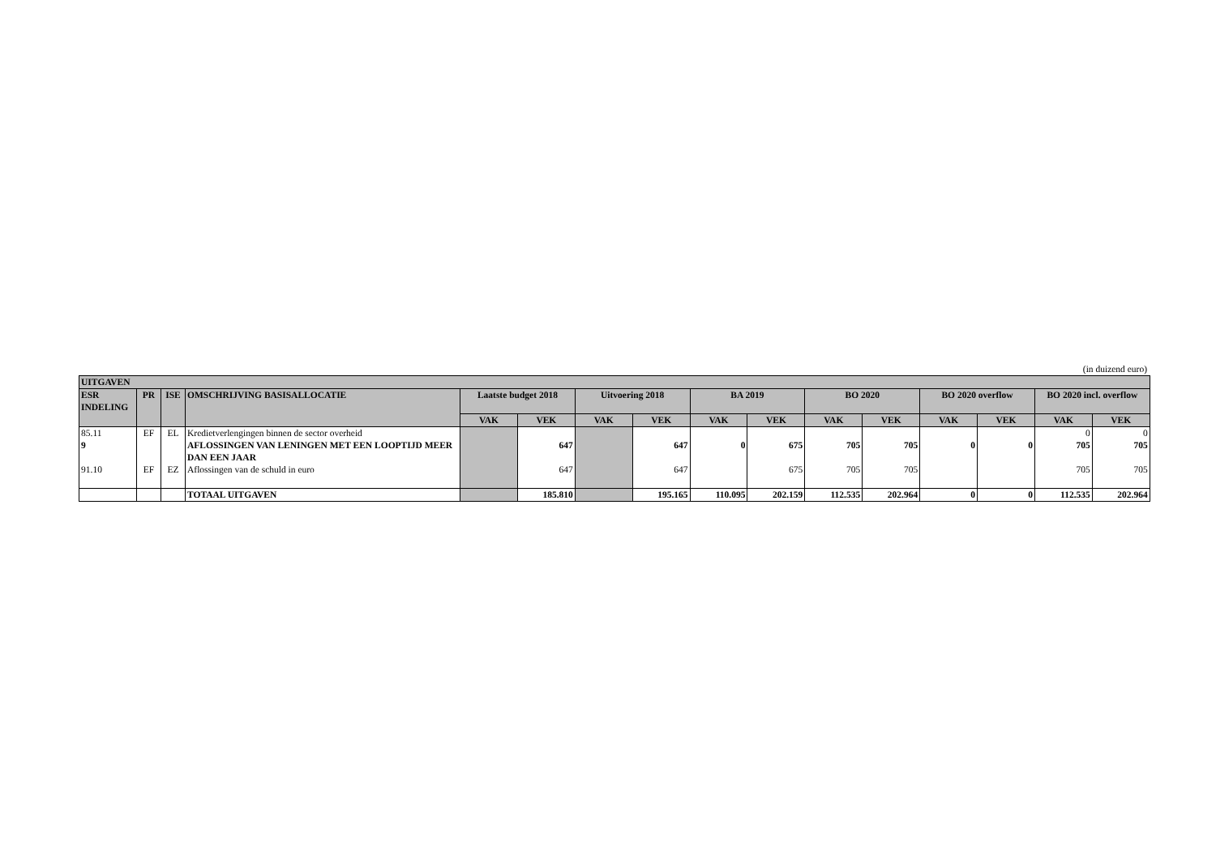(in duizend euro)
| UITGAVEN | | | | | | | | | | | | | | | |
| --- | --- | --- | --- | --- | --- | --- | --- | --- | --- | --- | --- | --- | --- | --- | --- |
| ESR INDELING | PR | ISE | OMSCHRIJVING BASISALLOCATIE | Laatste budget 2018 | | Uitvoering 2018 | | BA 2019 | | BO 2020 | | BO 2020 overflow | | BO 2020 incl. overflow | |
| | | | | VAK | VEK | VAK | VEK | VAK | VEK | VAK | VEK | VAK | VEK | VAK | VEK |
| 85.11 | EF | EL | Kredietverlengingen binnen de sector overheid | | | | | | | | | | | 0 | 0 |
| 9 | | | AFLOSSINGEN VAN LENINGEN MET EEN LOOPTIJD MEER DAN EEN JAAR | | 647 | | 647 | 0 | 675 | 705 | 705 | 0 | 0 | 705 | 705 |
| 91.10 | EF | EZ | Aflossingen van de schuld in euro | | 647 | | 647 | | 675 | 705 | 705 | | | 705 | 705 |
| | | | TOTAAL UITGAVEN | | 185.810 | | 195.165 | 110.095 | 202.159 | 112.535 | 202.964 | 0 | 0 | 112.535 | 202.964 |